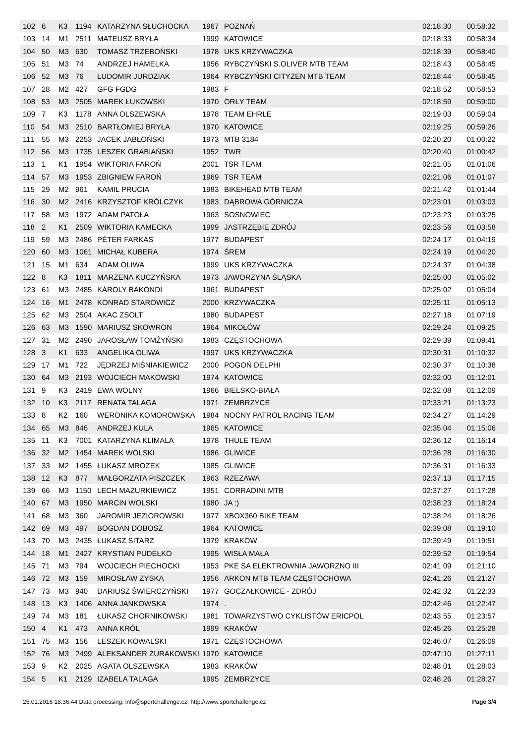| 102 | 6 | K3 | 1194 | KATARZYNA SŁUCHOCKA | 1967 | POZNAŃ | 02:18:30 | 00:58:32 |
| 103 | 14 | M1 | 2511 | MATEUSZ BRYŁA | 1999 | KATOWICE | 02:18:33 | 00:58:34 |
| 104 | 50 | M3 | 630 | TOMASZ TRZEBOŃSKI | 1978 | UKS KRZYWACZKA | 02:18:39 | 00:58:40 |
| 105 | 51 | M3 | 74 | ANDRZEJ HAMELKA | 1956 | RYBCZYŃSKI S.OLIVER MTB TEAM | 02:18:43 | 00:58:45 |
| 106 | 52 | M3 | 76 | LUDOMIR JURDZIAK | 1964 | RYBCZYŃSKI CITYZEN MTB TEAM | 02:18:44 | 00:58:45 |
| 107 | 28 | M2 | 427 | GFG FGDG | 1983 | F | 02:18:52 | 00:58:53 |
| 108 | 53 | M3 | 2505 | MAREK ŁUKOWSKI | 1970 | ORŁY TEAM | 02:18:59 | 00:59:00 |
| 109 | 7 | K3 | 1178 | ANNA OLSZEWSKA | 1978 | TEAM EHRLE | 02:19:03 | 00:59:04 |
| 110 | 54 | M3 | 2510 | BARTŁOMIEJ BRYŁA | 1970 | KATOWICE | 02:19:25 | 00:59:26 |
| 111 | 55 | M3 | 2253 | JACEK JABŁOŃSKI | 1973 | MTB 3184 | 02:20:20 | 01:00:22 |
| 112 | 56 | M3 | 1735 | LESZEK GRABIAŃSKI | 1952 | TWR | 02:20:40 | 01:00:42 |
| 113 | 1 | K1 | 1954 | WIKTORIA FAROŃ | 2001 | TSR TEAM | 02:21:05 | 01:01:06 |
| 114 | 57 | M3 | 1953 | ZBIGNIEW FAROŃ | 1969 | TSR TEAM | 02:21:06 | 01:01:07 |
| 115 | 29 | M2 | 961 | KAMIL PRUCIA | 1983 | BIKEHEAD MTB TEAM | 02:21:42 | 01:01:44 |
| 116 | 30 | M2 | 2416 | KRZYSZTOF KRÓLCZYK | 1983 | DĄBROWA GÓRNICZA | 02:23:01 | 01:03:03 |
| 117 | 58 | M3 | 1972 | ADAM PATOŁA | 1963 | SOSNOWIEC | 02:23:23 | 01:03:25 |
| 118 | 2 | K1 | 2509 | WIKTORIA KAMECKA | 1999 | JASTRZĘBIE ZDRÓJ | 02:23:56 | 01:03:58 |
| 119 | 59 | M3 | 2486 | PÉTER FARKAS | 1977 | BUDAPEST | 02:24:17 | 01:04:19 |
| 120 | 60 | M3 | 1061 | MICHAŁ KUBERA | 1974 | ŚREM | 02:24:19 | 01:04:20 |
| 121 | 15 | M1 | 634 | ADAM OLIWA | 1999 | UKS KRZYWACZKA | 02:24:37 | 01:04:38 |
| 122 | 8 | K3 | 1811 | MARZENA KUCZYŃSKA | 1973 | JAWORZYNA ŚLĄSKA | 02:25:00 | 01:05:02 |
| 123 | 61 | M3 | 2485 | KÁROLY BAKONDI | 1961 | BUDAPEST | 02:25:02 | 01:05:04 |
| 124 | 16 | M1 | 2478 | KONRAD STAROWICZ | 2000 | KRZYWACZKA | 02:25:11 | 01:05:13 |
| 125 | 62 | M3 | 2504 | AKAC ZSOLT | 1980 | BUDAPEST | 02:27:18 | 01:07:19 |
| 126 | 63 | M3 | 1590 | MARIUSZ SKOWRON | 1964 | MIKOŁÓW | 02:29:24 | 01:09:25 |
| 127 | 31 | M2 | 2490 | JAROSŁAW TOMŻYŃSKI | 1983 | CZĘSTOCHOWA | 02:29:39 | 01:09:41 |
| 128 | 3 | K1 | 633 | ANGELIKA OLIWA | 1997 | UKS KRZYWACZKA | 02:30:31 | 01:10:32 |
| 129 | 17 | M1 | 722 | JĘDRZEJ MIŚNIAKIEWICZ | 2000 | POGOŃ DELPHI | 02:30:37 | 01:10:38 |
| 130 | 64 | M3 | 2193 | WOJCIECH MAKOWSKI | 1974 | KATOWICE | 02:32:00 | 01:12:01 |
| 131 | 9 | K3 | 2419 | EWA WOLNY | 1966 | BIELSKO-BIAŁA | 02:32:08 | 01:12:09 |
| 132 | 10 | K3 | 2117 | RENATA TALAGA | 1971 | ZEMBRZYCE | 02:33:21 | 01:13:23 |
| 133 | 8 | K2 | 160 | WERONIKA KOMOROWSKA | 1984 | NOCNY PATROL RACING TEAM | 02:34:27 | 01:14:29 |
| 134 | 65 | M3 | 846 | ANDRZEJ KULA | 1965 | KATOWICE | 02:35:04 | 01:15:06 |
| 135 | 11 | K3 | 7001 | KATARZYNA KLIMALA | 1978 | THULE TEAM | 02:36:12 | 01:16:14 |
| 136 | 32 | M2 | 1454 | MAREK WOLSKI | 1986 | GLIWICE | 02:36:28 | 01:16:30 |
| 137 | 33 | M2 | 1455 | ŁUKASZ MROZEK | 1985 | GLIWICE | 02:36:31 | 01:16:33 |
| 138 | 12 | K3 | 877 | MAŁGORZATA PISZCZEK | 1963 | RZEZAWA | 02:37:13 | 01:17:15 |
| 139 | 66 | M3 | 1150 | LECH MAZURKIEWICZ | 1951 | CORRADINI MTB | 02:37:27 | 01:17:28 |
| 140 | 67 | M3 | 1950 | MARCIN WOLSKI | 1980 | JA :) | 02:38:23 | 01:18:24 |
| 141 | 68 | M3 | 360 | JAROMIR JEZIOROWSKI | 1977 | XBOX360 BIKE TEAM | 02:38:24 | 01:18:26 |
| 142 | 69 | M3 | 497 | BOGDAN DOBOSZ | 1964 | KATOWICE | 02:39:08 | 01:19:10 |
| 143 | 70 | M3 | 2435 | ŁUKASZ SITARZ | 1979 | KRAKÓW | 02:39:49 | 01:19:51 |
| 144 | 18 | M1 | 2427 | KRYSTIAN PUDEŁKO | 1995 | WISŁA MAŁA | 02:39:52 | 01:19:54 |
| 145 | 71 | M3 | 794 | WOJCIECH PIECHOCKI | 1953 | PKE SA ELEKTROWNIA JAWORZNO III | 02:41:09 | 01:21:10 |
| 146 | 72 | M3 | 159 | MIROSŁAW ZYSKA | 1956 | ARKON MTB TEAM CZĘSTOCHOWA | 02:41:26 | 01:21:27 |
| 147 | 73 | M3 | 940 | DARIUSZ ŚWIERCZYŃSKI | 1977 | GOCZAŁKOWICE - ZDRÓJ | 02:42:32 | 01:22:33 |
| 148 | 13 | K3 | 1406 | ANNA JANKOWSKA | 1974 | . | 02:42:46 | 01:22:47 |
| 149 | 74 | M3 | 181 | ŁUKASZ CHORNIKOWSKI | 1981 | TOWARZYSTWO CYKLISTÓW ERICPOL | 02:43:55 | 01:23:57 |
| 150 | 4 | K1 | 473 | ANNA KRÓL | 1999 | KRAKÓW | 02:45:26 | 01:25:28 |
| 151 | 75 | M3 | 156 | LESZEK KOWALSKI | 1971 | CZĘSTOCHOWA | 02:46:07 | 01:26:09 |
| 152 | 76 | M3 | 2499 | ALEKSANDER ŻURAKOWSKI | 1970 | KATOWICE | 02:47:10 | 01:27:11 |
| 153 | 9 | K2 | 2025 | AGATA OLSZEWSKA | 1983 | KRAKÓW | 02:48:01 | 01:28:03 |
| 154 | 5 | K1 | 2129 | IZABELA TALAGA | 1995 | ZEMBRZYCE | 02:48:26 | 01:28:27 |
25.01.2016 18:36:44 Data processing: info@sportchallenge.cz, http://www.sportchallenge.cz Page 3/4